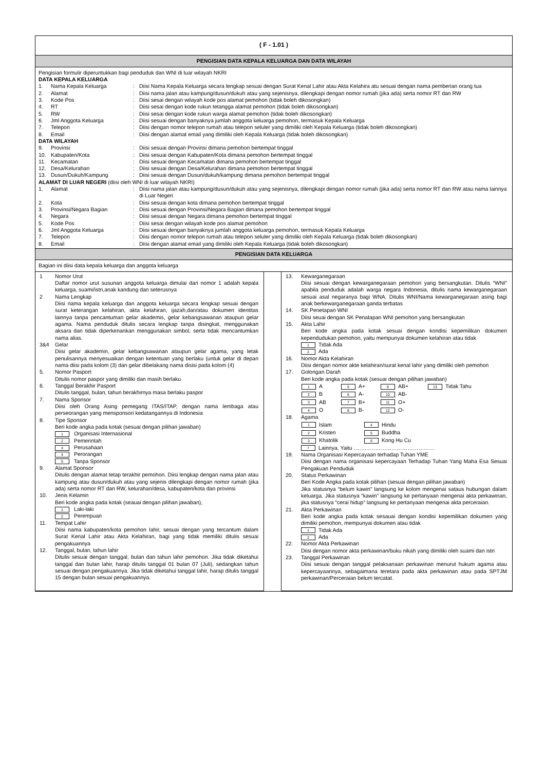( F - 1.01 )
PENGISIAN DATA KEPALA KELUARGA DAN DATA WILAYAH
Pengisian formulir diperuntukkan bagi penduduk dan WNI di luar wilayah NKRI
DATA KEPALA KELUARGA
1. Nama Kepala Keluarga: Diisi Nama Kepala Keluarga secara lengkap sesuai dengan Surat Kenal Lahir atau Akta Kelahira atu sesuai dengan nama pemberian orang tua
2. Alamat: Diisi nama jalan atau kampung/dusun/dukuh atau yang sejenisnya, dilengkapi dengan nomor rumah (jika ada) serta nomor RT dan RW
3. Kode Pos: Diisi sesai dengan wilayah kode pos alamat pemohon (tidak boleh dikosongkan)
4. RT: Diisi sesai dengan kode rukun tetangga alamat pemohon (tidak boleh dikosongkan)
5. RW: Diisi sesai dengan kode rukun warga alamat pemohon (tidak boleh dikosongkan)
6. Jml Anggota Keluarga: Diisi sesuai dengan banyaknya jumlah anggota keluarga pemohon, termasuk Kepala Keluarga
7. Telepon: Diisi dengan nomor telepon rumah atau telepon seluler yang dimiliki oleh Kepala Keluarga (tidak boleh dikosongkan)
8. Email: Diisi dengan alamat email yang dimiliki oleh Kepala Keluarga (tidak boleh dikosongkan)
DATA WILAYAH
9. Provinsi: Diisi sesuai dengan Provinsi dimana pemohon bertempat tinggal
10. Kabupaten/Kota: Diisi sesuai dengan Kabupaten/Kota dimana pemohon bertempat tinggal
11. Kecamatan: Diisi sesuai dengan Kecamatan dimana pemohon bertempat tinggal
12. Desa/Kelurahan: Diisi sesuai dengan Desa/Kelurahan dimana pemohon bertempat tinggal
13. Dusun/Dukuh/Kampung: Diisi sesuai dengan Dusun/dukuh/kampung dimana pemohon bertempat tinggal
ALAMAT DI LUAR NEGERI (diisi oleh WNI di luar wilayah NKRI)
1. Alamat: Diisi nama jalan atau kampung/dusun/dukuh atau yang sejenisnya, dilengkapi dengan nomor rumah (jika ada) serta nomor RT dan RW atau nama lainnya di Luar Negeri
2. Kota: Diisi sesuai dengan kota dimana pemohon bertempat tinggal
3. Provinsi/Negara Bagian: Diisi sesuai dengan Provinsi/Negara Bagian dimana pemohon bertempat tinggal
4. Negara: Diisi sesuai dengan Negara dimana pemohon bertempat tinggal
5. Kode Pos: Diisi sesai dengan wilayah kode pos alamat pemohon
6. Jml Anggota Keluarga: Diisi sesuai dengan banyaknya jumlah anggota keluarga pemohon, termasuk Kepala Keluarga
7. Telepon: Diisi dengan nomor telepon rumah atau telepon seluler yang dimiliki oleh Kepala Keluarga (tidak boleh dikosongkan)
8. Email: Diisi dengan alamat email yang dimiliki oleh Kepala Keluarga (tidak boleh dikosongkan)
PENGISIAN DATA KELUARGA
Bagian ini diisi data kepala keluarga dan anggota keluarga
1 Nomor Urut
Daftar nomor urut susunan anggota keluarga dimulai dari nomor 1 adalah kepala keluarga, suami/istri,anak kandung dan seterusnya
2 Nama Lengkap
Diisi nama kepala keluarga dan anggota keluarga secara lengkap sesuai dengan surat keterangan kelahiran, akta kelahiran, ijazah,dan/atau dokumen identitas lainnya tanpa pencantuman gelar akademis, gelar kebangsawanan ataupun gelar agama. Nama penduduk ditulis secara lengkap tanpa disingkat, menggunakan aksara dan tidak diperkenankan menggunakan simbol, serta tidak mencantumkan nama alias.
3&4 Gelar
Diisi gelar akademin, gelar kebangsawanan ataupun gelar agama, yang letak penulisannya menyesuaikan dengan ketentuan yang berlaku (untuk gelar di depan nama diisi pada kolom (3) dan gelar dibelakang nama disisi pada kolom (4)
5. Nomor Pasport
Ditulis nomor paspor yang dimiliki dan masih berlaku
6. Tanggal Berakhir Pasport
Ditulis tanggal, bulan, tahun berakhirnya masa berlaku paspor
7. Nama Sponsor
Diisi oleh Orang Asing pemegang ITAS/ITAP, dengan nama lembaga atau perseorangan yang mensponsori kedatangannya di Indonesia
8. Tipe Sponsor
Beri kode angka pada kotak (sesuai dengan pilihan jawaban)
1 Organisasi Internasional
2 Pemerintah
3 Perusahaan
4 Perorangan
5 Tanpa Sponsor
9. Alamat Sponsor
Ditulis dengan alamat tetap terakhir pemohon. Diisi lengkap dengan nama jalan atau kampung atau dusun/dukuh atau yang sejenis dilengkapi dengan nomor rumah (jika ada) serta nomor RT dan RW, kelurahan/desa, kabupaten/kota dan provinsi
10. Jenis Kelamin
Beri kode angka pada kotak (seauai dengan pilihan jawaban),
1 Laki-laki
2 Perempuan
11. Tempat Lahir
Diisi nama kabupaten/kota pemohon lahir, sesuai dengan yang tercantum dalam Surat Kenal Lahir atau Akta Kelahiran, bagi yang tidak memiliki ditulis sesuai pengakuannya
12. Tanggal, bulan, tahun lahir
Ditulis sesuai dengan tanggal, bulan dan tahun lahir pemohon. Jika tidak diketahui tanggal dan bulan lahir, harap ditulis tanggal 01 bulan 07 (Juli), sedangkan tahun sesuai dengan pengakuannya. Jika tidak diketahui tanggal lahir, harap ditulis tanggal 15 dengan bulan sesuai pengakuannya.
13. Kewarganegaraan
Diisi sesuai dengan kewarganegaraan pemohon yang bersangkutan. Ditulis “WNI” apabila penduduk adalah warga negara Indonesia, ditulis nama kewarganegaraan sesuai asal negaranya bagi WNA. Ditulis WNI/Nama kewarganegaraan asing bagi anak berkewarganegaraan ganda terbatas
14. SK Penetapan WNI
Diisi seuai dengan SK Penatapan WNI pemohon yang bersangkutan
15. Akta Lahir
Beri kode angka pada kotak sesuai dengan kondisi kepemilikan dokumen kependudukan pemohon, yaitu mempunyai dokumen kelahiran atau tidak
1 Tidak Ada
2 Ada
16. Nomor Akta Kelahiran
Diisi dengan nomor akte kelahiran/surat kenal lahir yang dimiliki oleh pemohon
17. Golongan Darah
Beri kode angka pada kotak (sesuai dengan pilihan jawaban)
| 1 A | 5 A+ | 9 AB+ | 13 Tidak Tahu |
| 2 B | 6 A- | 10 AB- | |
| 3 AB | 7 B+ | 11 O+ | |
| 4 O | 8 B- | 12 O- | |
18. Agama
| 1 Islam | 4 Hindu |
| 2 Kristen | 5 Buddha |
| 3 Khatolik | 6 Kong Hu Cu |
7 Lainnya, Yaitu ………………………………………
19. Nama Organisasi Kepercayaan terhadap Tuhan YME
Diisi dengan nama organisasi kepercayaan Terhadap Tuhan Yang Maha Esa Sesuai Pengakuan Penduduk
20. Status Perkawinan
Beri Kode Angka pada kotak pilihan (sesuai dengan pilihan jawaban)
Jika statusnya “belum kawin” langsung ke kolom mengenai sataus hubungan dalam keluarga. Jika statusnya “kawin” langsung ke pertanyaan mengenai akta perkawinan, jika statusnya “cerai hidup” langsung ke pertanyaan mengenai akta perceraian.
21. Akta Perkawinan
Beri kode angka pada kotak sesauai dengan kondisi kepemilikan dokumen yang dimiliki pemohon, mempunyai dokumen atau tidak
1 Tidak Ada
2 Ada
22. Nomor Akta Perkawinan
Diisi dengan nomor akta perkawinan/buku nikah yang dimiliki oleh suami dan istri
23. Tanggal Perkawinan
Diisi sesuai dengan tanggal pelaksanaan perkawinan menurut hukum agama atau kepercayaannya, sebagaimana teretara pada akta perkawinan atau pada SPTJM perkawinan/Perceraian belum tercatat.